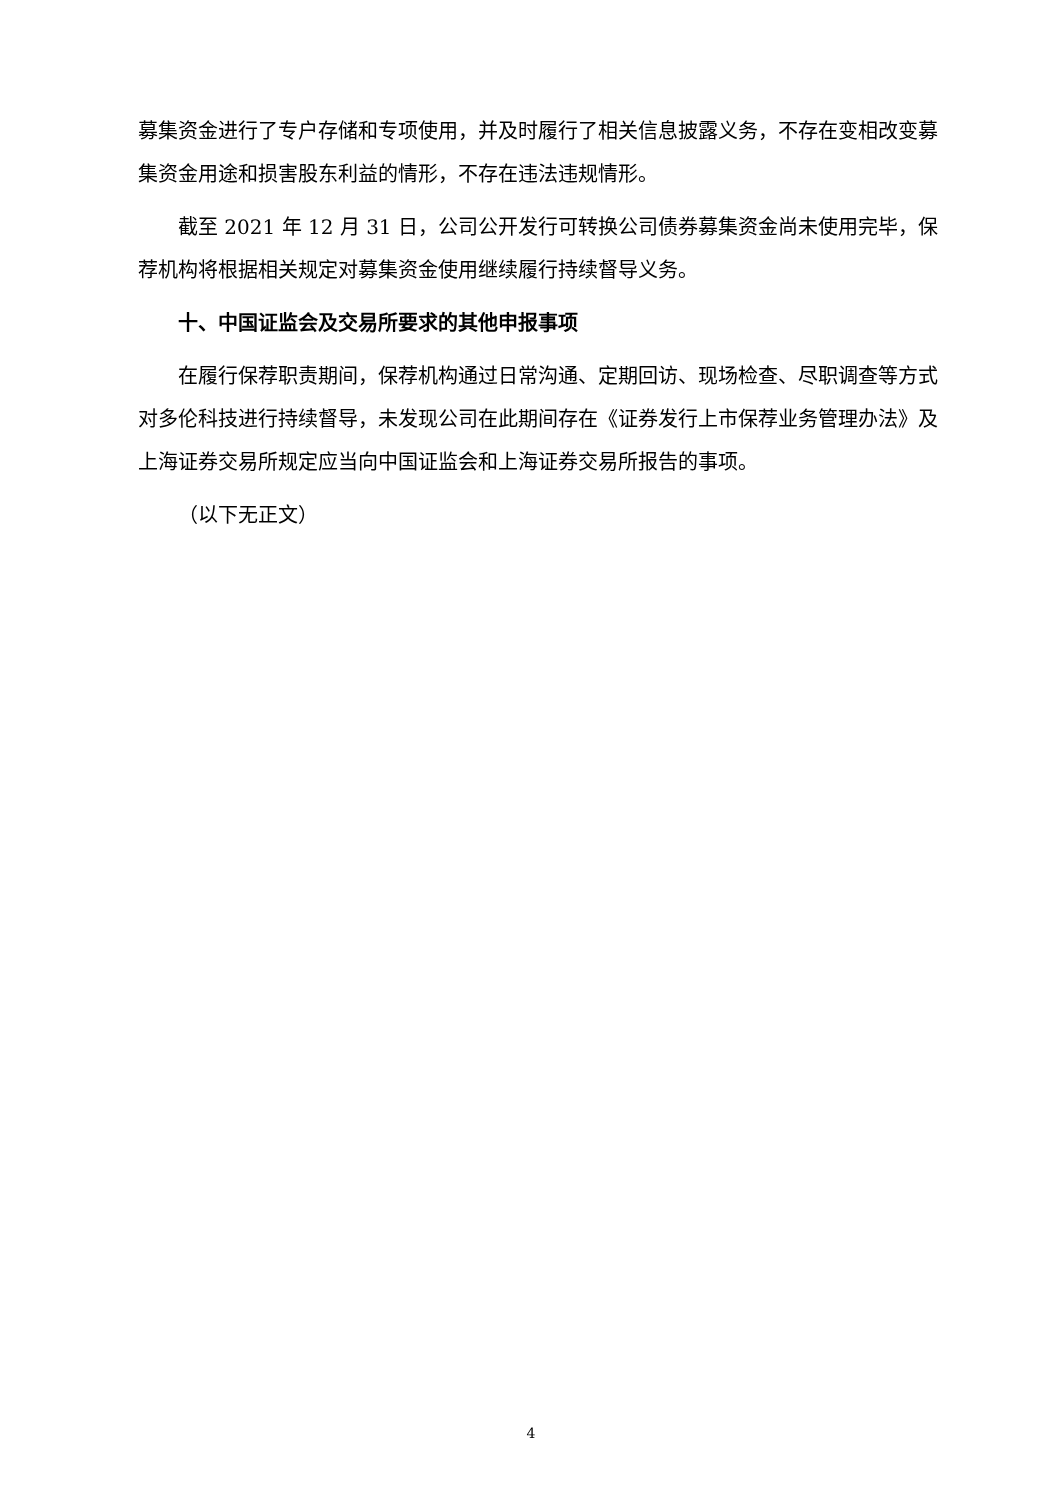募集资金进行了专户存储和专项使用，并及时履行了相关信息披露义务，不存在变相改变募集资金用途和损害股东利益的情形，不存在违法违规情形。
截至 2021 年 12 月 31 日，公司公开发行可转换公司债券募集资金尚未使用完毕，保荐机构将根据相关规定对募集资金使用继续履行持续督导义务。
十、中国证监会及交易所要求的其他申报事项
在履行保荐职责期间，保荐机构通过日常沟通、定期回访、现场检查、尽职调查等方式对多伦科技进行持续督导，未发现公司在此期间存在《证券发行上市保荐业务管理办法》及上海证券交易所规定应当向中国证监会和上海证券交易所报告的事项。
（以下无正文）
4